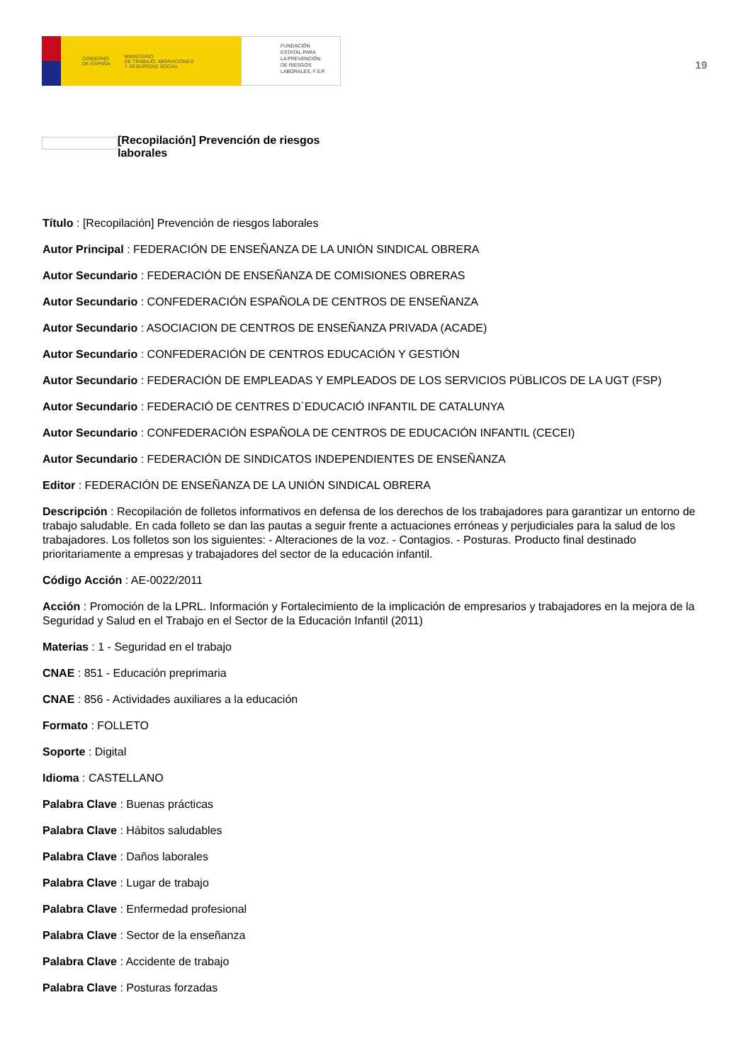GOBIERNO
DE ESPAÑA MINISTERIO
DE TRABAJO, MIGRACIONES
Y SEGURIDAD SOCIAL
FUNDACIÓN
ESTATAL PARA
LA PREVENCIÓN
DE RIESGOS
LABORALES, F.S.P.
19
[Recopilación] Prevención de riesgos laborales
Título : [Recopilación] Prevención de riesgos laborales
Autor Principal : FEDERACIÓN DE ENSEÑANZA DE LA UNIÓN SINDICAL OBRERA
Autor Secundario : FEDERACIÓN DE ENSEÑANZA DE COMISIONES OBRERAS
Autor Secundario : CONFEDERACIÓN ESPAÑOLA DE CENTROS DE ENSEÑANZA
Autor Secundario : ASOCIACION DE CENTROS DE ENSEÑANZA PRIVADA (ACADE)
Autor Secundario : CONFEDERACIÓN DE CENTROS EDUCACIÓN Y GESTIÓN
Autor Secundario : FEDERACIÓN DE EMPLEADAS Y EMPLEADOS DE LOS SERVICIOS PÚBLICOS DE LA UGT (FSP)
Autor Secundario : FEDERACIÓ DE CENTRES D´EDUCACIÓ INFANTIL DE CATALUNYA
Autor Secundario : CONFEDERACIÓN ESPAÑOLA DE CENTROS DE EDUCACIÓN INFANTIL (CECEI)
Autor Secundario : FEDERACIÓN DE SINDICATOS INDEPENDIENTES DE ENSEÑANZA
Editor : FEDERACIÓN DE ENSEÑANZA DE LA UNIÓN SINDICAL OBRERA
Descripción : Recopilación de folletos informativos en defensa de los derechos de los trabajadores para garantizar un entorno de trabajo saludable. En cada folleto se dan las pautas a seguir frente a actuaciones erróneas y perjudiciales para la salud de los trabajadores. Los folletos son los siguientes: - Alteraciones de la voz. - Contagios. - Posturas. Producto final destinado prioritariamente a empresas y trabajadores del sector de la educación infantil.
Código Acción : AE-0022/2011
Acción : Promoción de la LPRL. Información y Fortalecimiento de la implicación de empresarios y trabajadores en la mejora de la Seguridad y Salud en el Trabajo en el Sector de la Educación Infantil (2011)
Materias : 1 - Seguridad en el trabajo
CNAE : 851 - Educación preprimaria
CNAE : 856 - Actividades auxiliares a la educación
Formato : FOLLETO
Soporte : Digital
Idioma : CASTELLANO
Palabra Clave : Buenas prácticas
Palabra Clave : Hábitos saludables
Palabra Clave : Daños laborales
Palabra Clave : Lugar de trabajo
Palabra Clave : Enfermedad profesional
Palabra Clave : Sector de la enseñanza
Palabra Clave : Accidente de trabajo
Palabra Clave : Posturas forzadas